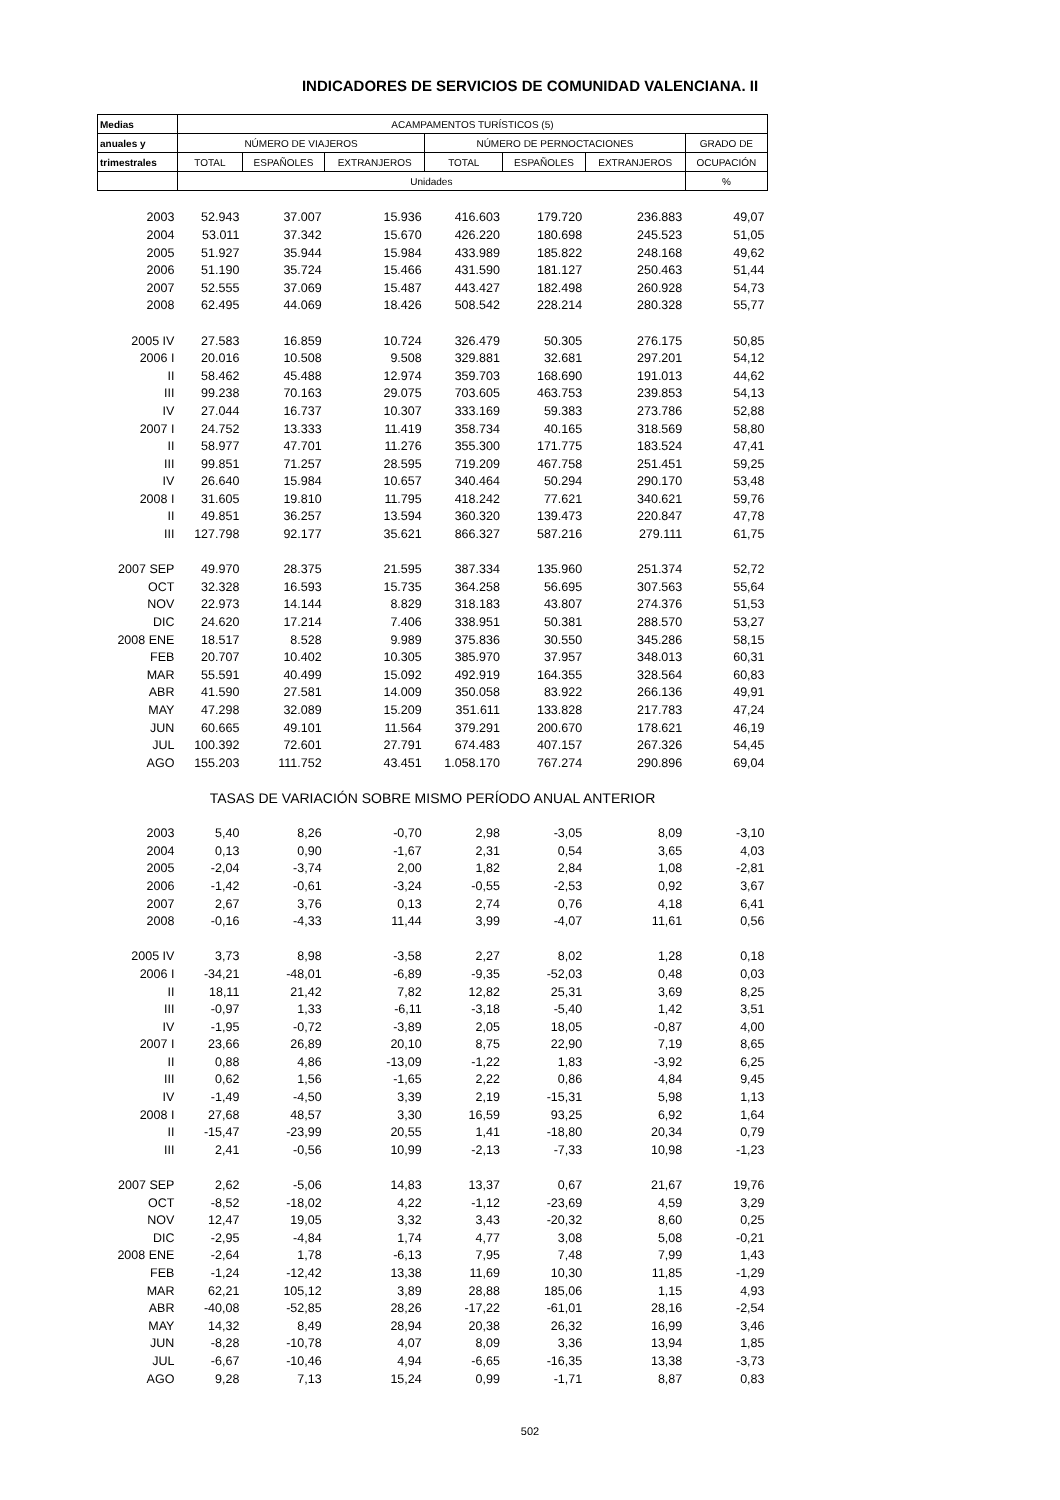INDICADORES DE SERVICIOS DE COMUNIDAD VALENCIANA. II
| Medias | ACAMPAMENTOS TURÍSTICOS (5) | | | | | | |
| --- | --- | --- | --- | --- | --- | --- | --- |
| anuales y | NÚMERO DE VIAJEROS | | | NÚMERO DE PERNOCTACIONES | | | GRADO DE |
| trimestrales | TOTAL | ESPAÑOLES | EXTRANJEROS | TOTAL | ESPAÑOLES | EXTRANJEROS | OCUPACIÓN |
| | Unidades | | | | | | % |
| 2003 | 52.943 | 37.007 | 15.936 | 416.603 | 179.720 | 236.883 | 49,07 |
| 2004 | 53.011 | 37.342 | 15.670 | 426.220 | 180.698 | 245.523 | 51,05 |
| 2005 | 51.927 | 35.944 | 15.984 | 433.989 | 185.822 | 248.168 | 49,62 |
| 2006 | 51.190 | 35.724 | 15.466 | 431.590 | 181.127 | 250.463 | 51,44 |
| 2007 | 52.555 | 37.069 | 15.487 | 443.427 | 182.498 | 260.928 | 54,73 |
| 2008 | 62.495 | 44.069 | 18.426 | 508.542 | 228.214 | 280.328 | 55,77 |
| 2005 IV | 27.583 | 16.859 | 10.724 | 326.479 | 50.305 | 276.175 | 50,85 |
| 2006 I | 20.016 | 10.508 | 9.508 | 329.881 | 32.681 | 297.201 | 54,12 |
| II | 58.462 | 45.488 | 12.974 | 359.703 | 168.690 | 191.013 | 44,62 |
| III | 99.238 | 70.163 | 29.075 | 703.605 | 463.753 | 239.853 | 54,13 |
| IV | 27.044 | 16.737 | 10.307 | 333.169 | 59.383 | 273.786 | 52,88 |
| 2007 I | 24.752 | 13.333 | 11.419 | 358.734 | 40.165 | 318.569 | 58,80 |
| II | 58.977 | 47.701 | 11.276 | 355.300 | 171.775 | 183.524 | 47,41 |
| III | 99.851 | 71.257 | 28.595 | 719.209 | 467.758 | 251.451 | 59,25 |
| IV | 26.640 | 15.984 | 10.657 | 340.464 | 50.294 | 290.170 | 53,48 |
| 2008 I | 31.605 | 19.810 | 11.795 | 418.242 | 77.621 | 340.621 | 59,76 |
| II | 49.851 | 36.257 | 13.594 | 360.320 | 139.473 | 220.847 | 47,78 |
| III | 127.798 | 92.177 | 35.621 | 866.327 | 587.216 | 279.111 | 61,75 |
| 2007 SEP | 49.970 | 28.375 | 21.595 | 387.334 | 135.960 | 251.374 | 52,72 |
| OCT | 32.328 | 16.593 | 15.735 | 364.258 | 56.695 | 307.563 | 55,64 |
| NOV | 22.973 | 14.144 | 8.829 | 318.183 | 43.807 | 274.376 | 51,53 |
| DIC | 24.620 | 17.214 | 7.406 | 338.951 | 50.381 | 288.570 | 53,27 |
| 2008 ENE | 18.517 | 8.528 | 9.989 | 375.836 | 30.550 | 345.286 | 58,15 |
| FEB | 20.707 | 10.402 | 10.305 | 385.970 | 37.957 | 348.013 | 60,31 |
| MAR | 55.591 | 40.499 | 15.092 | 492.919 | 164.355 | 328.564 | 60,83 |
| ABR | 41.590 | 27.581 | 14.009 | 350.058 | 83.922 | 266.136 | 49,91 |
| MAY | 47.298 | 32.089 | 15.209 | 351.611 | 133.828 | 217.783 | 47,24 |
| JUN | 60.665 | 49.101 | 11.564 | 379.291 | 200.670 | 178.621 | 46,19 |
| JUL | 100.392 | 72.601 | 27.791 | 674.483 | 407.157 | 267.326 | 54,45 |
| AGO | 155.203 | 111.752 | 43.451 | 1.058.170 | 767.274 | 290.896 | 69,04 |
| TASAS DE VARIACIÓN SOBRE MISMO PERÍODO ANUAL ANTERIOR | | | | | | | |
| 2003 | 5,40 | 8,26 | -0,70 | 2,98 | -3,05 | 8,09 | -3,10 |
| 2004 | 0,13 | 0,90 | -1,67 | 2,31 | 0,54 | 3,65 | 4,03 |
| 2005 | -2,04 | -3,74 | 2,00 | 1,82 | 2,84 | 1,08 | -2,81 |
| 2006 | -1,42 | -0,61 | -3,24 | -0,55 | -2,53 | 0,92 | 3,67 |
| 2007 | 2,67 | 3,76 | 0,13 | 2,74 | 0,76 | 4,18 | 6,41 |
| 2008 | -0,16 | -4,33 | 11,44 | 3,99 | -4,07 | 11,61 | 0,56 |
| 2005 IV | 3,73 | 8,98 | -3,58 | 2,27 | 8,02 | 1,28 | 0,18 |
| 2006 I | -34,21 | -48,01 | -6,89 | -9,35 | -52,03 | 0,48 | 0,03 |
| II | 18,11 | 21,42 | 7,82 | 12,82 | 25,31 | 3,69 | 8,25 |
| III | -0,97 | 1,33 | -6,11 | -3,18 | -5,40 | 1,42 | 3,51 |
| IV | -1,95 | -0,72 | -3,89 | 2,05 | 18,05 | -0,87 | 4,00 |
| 2007 I | 23,66 | 26,89 | 20,10 | 8,75 | 22,90 | 7,19 | 8,65 |
| II | 0,88 | 4,86 | -13,09 | -1,22 | 1,83 | -3,92 | 6,25 |
| III | 0,62 | 1,56 | -1,65 | 2,22 | 0,86 | 4,84 | 9,45 |
| IV | -1,49 | -4,50 | 3,39 | 2,19 | -15,31 | 5,98 | 1,13 |
| 2008 I | 27,68 | 48,57 | 3,30 | 16,59 | 93,25 | 6,92 | 1,64 |
| II | -15,47 | -23,99 | 20,55 | 1,41 | -18,80 | 20,34 | 0,79 |
| III | 2,41 | -0,56 | 10,99 | -2,13 | -7,33 | 10,98 | -1,23 |
| 2007 SEP | 2,62 | -5,06 | 14,83 | 13,37 | 0,67 | 21,67 | 19,76 |
| OCT | -8,52 | -18,02 | 4,22 | -1,12 | -23,69 | 4,59 | 3,29 |
| NOV | 12,47 | 19,05 | 3,32 | 3,43 | -20,32 | 8,60 | 0,25 |
| DIC | -2,95 | -4,84 | 1,74 | 4,77 | 3,08 | 5,08 | -0,21 |
| 2008 ENE | -2,64 | 1,78 | -6,13 | 7,95 | 7,48 | 7,99 | 1,43 |
| FEB | -1,24 | -12,42 | 13,38 | 11,69 | 10,30 | 11,85 | -1,29 |
| MAR | 62,21 | 105,12 | 3,89 | 28,88 | 185,06 | 1,15 | 4,93 |
| ABR | -40,08 | -52,85 | 28,26 | -17,22 | -61,01 | 28,16 | -2,54 |
| MAY | 14,32 | 8,49 | 28,94 | 20,38 | 26,32 | 16,99 | 3,46 |
| JUN | -8,28 | -10,78 | 4,07 | 8,09 | 3,36 | 13,94 | 1,85 |
| JUL | -6,67 | -10,46 | 4,94 | -6,65 | -16,35 | 13,38 | -3,73 |
| AGO | 9,28 | 7,13 | 15,24 | 0,99 | -1,71 | 8,87 | 0,83 |
502